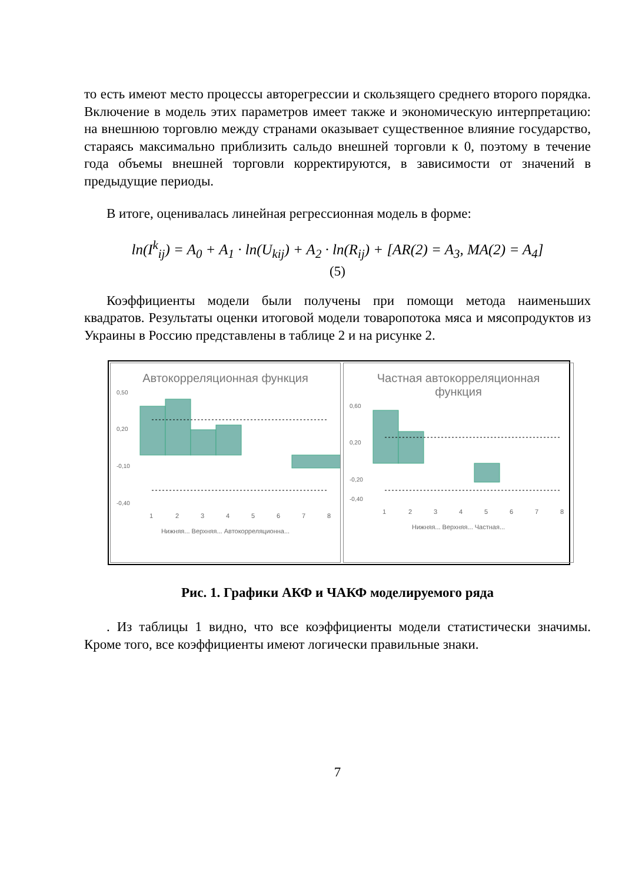то есть имеют место процессы авторегрессии и скользящего среднего второго порядка. Включение в модель этих параметров имеет также и экономическую интерпретацию: на внешнюю торговлю между странами оказывает существенное влияние государство, стараясь максимально приблизить сальдо внешней торговли к 0, поэтому в течение года объемы внешней торговли корректируются, в зависимости от значений в предыдущие периоды.
В итоге, оценивалась линейная регрессионная модель в форме:
ln(I<sup>k</sup><sub>ij</sub>) = A<sub>0</sub> + A<sub>1</sub> · ln(U<sub>kij</sub>) + A<sub>2</sub> · ln(R<sub>ij</sub>) + [AR(2) = A<sub>3</sub>, MA(2) = A<sub>4</sub>]
(5)
Коэффициенты модели были получены при помощи метода наименьших квадратов. Результаты оценки итоговой модели товаропотока мяса и мясопродуктов из Украины в Россию представлены в таблице 2 и на рисунке 2.
Автокорреляционная функция
0,50
0,20
-0,10
-0,40
1
2
3
4
5
6
7
8
Нижняя... Верхняя... Автокорреляционна...
Частная автокорреляционная
функция
0,60
0,20
-0,20
-0,40
1
2
3
4
5
6
7
8
Нижняя... Верхняя... Частная...
Рис. 1. Графики АКФ и ЧАКФ моделируемого ряда
. Из таблицы 1 видно, что все коэффициенты модели статистически значимы. Кроме того, все коэффициенты имеют логически правильные знаки.
7